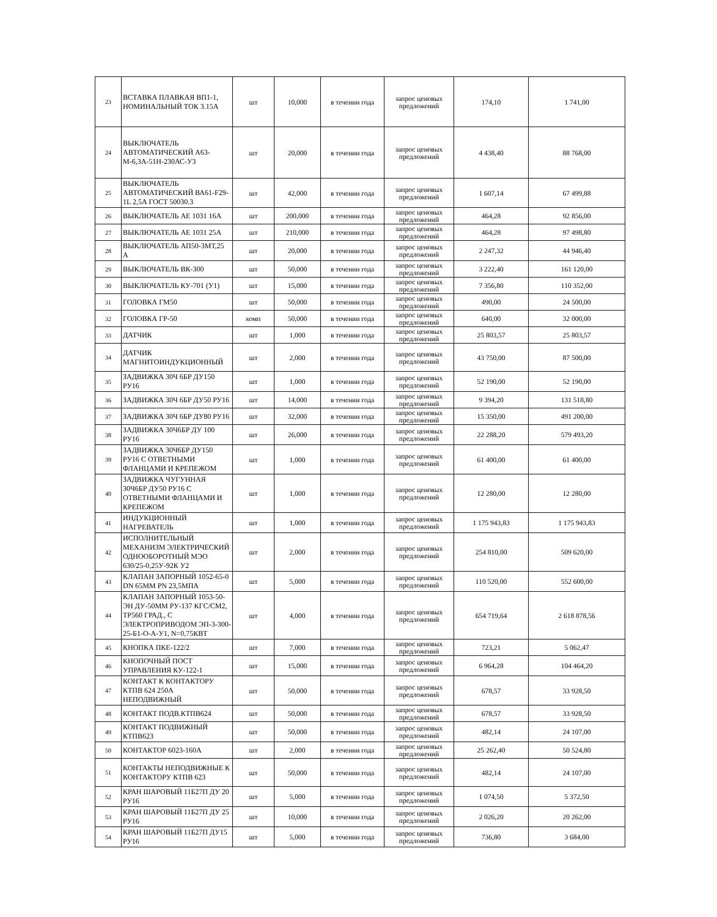| 23 | ВСТАВКА ПЛАВКАЯ ВП1-1, НОМИНАЛЬНЫЙ ТОК 3.15А | шт | 10,000 | в течении года | запрос ценовых предложений | 174,10 | 1 741,00 |
| 24 | ВЫКЛЮЧАТЕЛЬ АВТОМАТИЧЕСКИЙ А63-М-6,3А-51Н-230АС-У3 | шт | 20,000 | в течении года | запрос ценовых предложений | 4 438,40 | 88 768,00 |
| 25 | ВЫКЛЮЧАТЕЛЬ АВТОМАТИЧЕСКИЙ ВА61-F29-1L 2,5А ГОСТ 50030.3 | шт | 42,000 | в течении года | запрос ценовых предложений | 1 607,14 | 67 499,88 |
| 26 | ВЫКЛЮЧАТЕЛЬ АЕ 1031 16А | шт | 200,000 | в течении года | запрос ценовых предложений | 464,28 | 92 856,00 |
| 27 | ВЫКЛЮЧАТЕЛЬ АЕ 1031 25А | шт | 210,000 | в течении года | запрос ценовых предложений | 464,28 | 97 498,80 |
| 28 | ВЫКЛЮЧАТЕЛЬ АП50-3МТ,25 А | шт | 20,000 | в течении года | запрос ценовых предложений | 2 247,32 | 44 946,40 |
| 29 | ВЫКЛЮЧАТЕЛЬ ВК-300 | шт | 50,000 | в течении года | запрос ценовых предложений | 3 222,40 | 161 120,00 |
| 30 | ВЫКЛЮЧАТЕЛЬ КУ-701 (У1) | шт | 15,000 | в течении года | запрос ценовых предложений | 7 356,80 | 110 352,00 |
| 31 | ГОЛОВКА ГМ50 | шт | 50,000 | в течении года | запрос ценовых предложений | 490,00 | 24 500,00 |
| 32 | ГОЛОВКА ГР-50 | комп | 50,000 | в течении года | запрос ценовых предложений | 640,00 | 32 000,00 |
| 33 | ДАТЧИК | шт | 1,000 | в течении года | запрос ценовых предложений | 25 803,57 | 25 803,57 |
| 34 | ДАТЧИК МАГНИТОИНДУКЦИОННЫЙ | шт | 2,000 | в течении года | запрос ценовых предложений | 43 750,00 | 87 500,00 |
| 35 | ЗАДВИЖКА 30Ч 6БР ДУ150 РУ16 | шт | 1,000 | в течении года | запрос ценовых предложений | 52 190,00 | 52 190,00 |
| 36 | ЗАДВИЖКА 30Ч 6БР ДУ50 РУ16 | шт | 14,000 | в течении года | запрос ценовых предложений | 9 394,20 | 131 518,80 |
| 37 | ЗАДВИЖКА 30Ч 6БР ДУ80 РУ16 | шт | 32,000 | в течении года | запрос ценовых предложений | 15 350,00 | 491 200,00 |
| 38 | ЗАДВИЖКА 30Ч6БР ДУ 100 РУ16 | шт | 26,000 | в течении года | запрос ценовых предложений | 22 288,20 | 579 493,20 |
| 39 | ЗАДВИЖКА 30Ч6БР ДУ150 РУ16 С ОТВЕТНЫМИ ФЛАНЦАМИ И КРЕПЕЖОМ | шт | 1,000 | в течении года | запрос ценовых предложений | 61 400,00 | 61 400,00 |
| 40 | ЗАДВИЖКА ЧУГУННАЯ 30Ч6БР ДУ50 РУ16 С ОТВЕТНЫМИ ФЛАНЦАМИ И КРЕПЕЖОМ | шт | 1,000 | в течении года | запрос ценовых предложений | 12 280,00 | 12 280,00 |
| 41 | ИНДУКЦИОННЫЙ НАГРЕВАТЕЛЬ | шт | 1,000 | в течении года | запрос ценовых предложений | 1 175 943,83 | 1 175 943,83 |
| 42 | ИСПОЛНИТЕЛЬНЫЙ МЕХАНИЗМ ЭЛЕКТРИЧЕСКИЙ ОДНООБОРОТНЫЙ МЭО 630/25-0,25У-92К У2 | шт | 2,000 | в течении года | запрос ценовых предложений | 254 810,00 | 509 620,00 |
| 43 | КЛАПАН ЗАПОРНЫЙ 1052-65-0 DN 65ММ PN 23,5МПА | шт | 5,000 | в течении года | запрос ценовых предложений | 110 520,00 | 552 600,00 |
| 44 | КЛАПАН ЗАПОРНЫЙ 1053-50-ЭН ДУ-50ММ РУ-137 КГС/СМ2, ТР560 ГРАД., С ЭЛЕКТРОПРИВОДОМ ЭП-3-300-25-Б1-О-А-У1, N=0,75КВТ | шт | 4,000 | в течении года | запрос ценовых предложений | 654 719,64 | 2 618 878,56 |
| 45 | КНОПКА ПКЕ-122/2 | шт | 7,000 | в течении года | запрос ценовых предложений | 723,21 | 5 062,47 |
| 46 | КНОПОЧНЫЙ ПОСТ УПРАВЛЕНИЯ КУ-122-1 | шт | 15,000 | в течении года | запрос ценовых предложений | 6 964,28 | 104 464,20 |
| 47 | КОНТАКТ К КОНТАКТОРУ КТПВ 624 250А НЕПОДВИЖНЫЙ | шт | 50,000 | в течении года | запрос ценовых предложений | 678,57 | 33 928,50 |
| 48 | КОНТАКТ ПОДВ.КТПВ624 | шт | 50,000 | в течении года | запрос ценовых предложений | 678,57 | 33 928,50 |
| 49 | КОНТАКТ ПОДВИЖНЫЙ КТПВ623 | шт | 50,000 | в течении года | запрос ценовых предложений | 482,14 | 24 107,00 |
| 50 | КОНТАКТОР 6023-160А | шт | 2,000 | в течении года | запрос ценовых предложений | 25 262,40 | 50 524,80 |
| 51 | КОНТАКТЫ НЕПОДВИЖНЫЕ К КОНТАКТОРУ КТПВ 623 | шт | 50,000 | в течении года | запрос ценовых предложений | 482,14 | 24 107,00 |
| 52 | КРАН ШАРОВЫЙ 11Б27П ДУ 20 РУ16 | шт | 5,000 | в течении года | запрос ценовых предложений | 1 074,50 | 5 372,50 |
| 53 | КРАН ШАРОВЫЙ 11Б27П ДУ 25 РУ16 | шт | 10,000 | в течении года | запрос ценовых предложений | 2 026,20 | 20 262,00 |
| 54 | КРАН ШАРОВЫЙ 11Б27П ДУ15 РУ16 | шт | 5,000 | в течении года | запрос ценовых предложений | 736,80 | 3 684,00 |